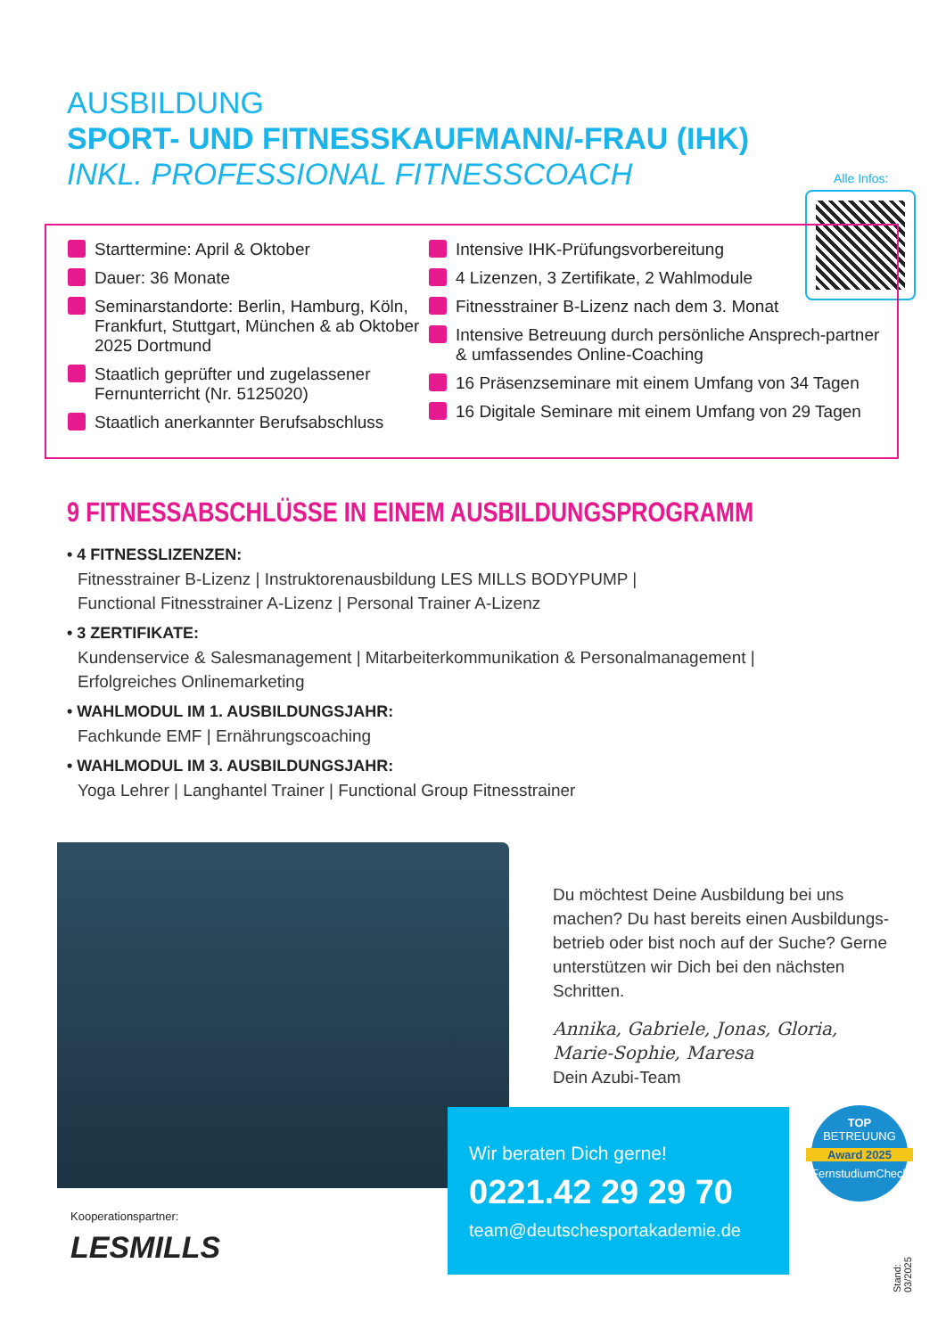AUSBILDUNG
SPORT- UND FITNESSKAUFMANN/-FRAU (IHK)
INKL. PROFESSIONAL FITNESSCOACH
Alle Infos:
Starttermine: April & Oktober
Dauer: 36 Monate
Seminarstandorte: Berlin, Hamburg, Köln, Frankfurt, Stuttgart, München & ab Oktober 2025 Dortmund
Staatlich geprüfter und zugelassener Fernunterricht (Nr. 5125020)
Staatlich anerkannter Berufsabschluss
Intensive IHK-Prüfungsvorbereitung
4 Lizenzen, 3 Zertifikate, 2 Wahlmodule
Fitnesstrainer B-Lizenz nach dem 3. Monat
Intensive Betreuung durch persönliche Ansprech-partner & umfassendes Online-Coaching
16 Präsenzseminare mit einem Umfang von 34 Tagen
16 Digitale Seminare mit einem Umfang von 29 Tagen
9 FITNESSABSCHLÜSSE IN EINEM AUSBILDUNGSPROGRAMM
• 4 FITNESSLIZENZEN:
Fitnesstrainer B-Lizenz | Instruktorenausbildung LES MILLS BODYPUMP |
Functional Fitnesstrainer A-Lizenz | Personal Trainer A-Lizenz
• 3 ZERTIFIKATE:
Kundenservice & Salesmanagement | Mitarbeiterkommunikation & Personalmanagement |
Erfolgreiches Onlinemarketing
• WAHLMODUL IM 1. AUSBILDUNGSJAHR:
Fachkunde EMF | Ernährungscoaching
• WAHLMODUL IM 3. AUSBILDUNGSJAHR:
Yoga Lehrer | Langhantel Trainer | Functional Group Fitnesstrainer
Du möchtest Deine Ausbildung bei uns machen? Du hast bereits einen Ausbildungs-betrieb oder bist noch auf der Suche? Gerne unterstützen wir Dich bei den nächsten Schritten.
Annika, Gabriele, Jonas, Gloria,
Marie-Sophie, Maresa
Dein Azubi-Team
Wir beraten Dich gerne!
0221.42 29 29 70
team@deutschesportakademie.de
TOP
BETREUUNG
Award 2025
FernstudiumCheck.de
Kooperationspartner:
LESMILLS
Stand: 03/2025